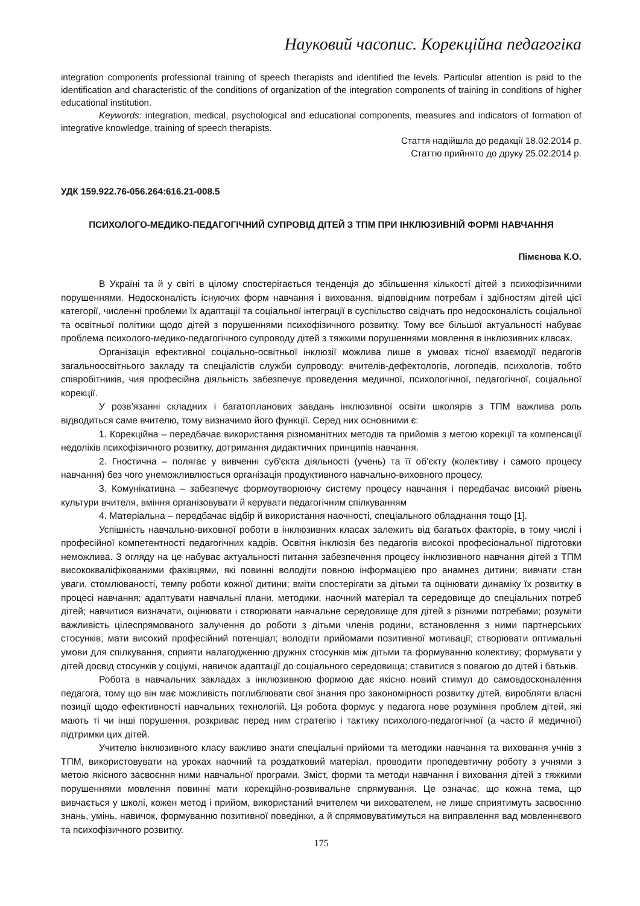Науковий часопис. Корекційна педагогіка
integration components professional training of speech therapists and identified the levels. Particular attention is paid to the identification and characteristic of the conditions of organization of the integration components of training in conditions of higher educational institution.
Keywords: integration, medical, psychological and educational components, measures and indicators of formation of integrative knowledge, training of speech therapists.
Стаття надійшла до редакції 18.02.2014 р.
Статтю прийнято до друку 25.02.2014 р.
УДК 159.922.76-056.264:616.21-008.5
ПСИХОЛОГО-МЕДИКО-ПЕДАГОГІЧНИЙ СУПРОВІД ДІТЕЙ З ТПМ ПРИ ІНКЛЮЗИВНІЙ ФОРМІ НАВЧАННЯ
Пімєнова К.О.
В Україні та й у світі в цілому спостерігається тенденція до збільшення кількості дітей з психофізичними порушеннями. Недосконалість існуючих форм навчання і виховання, відповідним потребам і здібностям дітей цієї категорії, численні проблеми їх адаптації та соціальної інтеграції в суспільство свідчать про недосконалість соціальної та освітньої політики щодо дітей з порушеннями психофізичного розвитку. Тому все більшої актуальності набуває проблема психолого-медико-педагогічного супроводу дітей з тяжкими порушеннями мовлення в інклюзивних класах.
Організація ефективної соціально-освітньої інклюзії можлива лише в умовах тісної взаємодії педагогів загальноосвітнього закладу та спеціалістів служби супроводу: вчителів-дефектологів, логопедів, психологів, тобто співробітників, чия професійна діяльність забезпечує проведення медичної, психологічної, педагогічної, соціальної корекції.
У розв'язанні складних і багатопланових завдань інклюзивної освіти школярів з ТПМ важлива роль відводиться саме вчителю, тому визначимо його функції. Серед них основними є:
1. Корекційна – передбачає використання різноманітних методів та прийомів з метою корекції та компенсації недоліків психофізичного розвитку, дотримання дидактичних принципів навчання.
2. Гностична – полягає у вивченні суб'єкта діяльності (учень) та її об'єкту (колективу і самого процесу навчання) без чого унеможливлюється організація продуктивного навчально-виховного процесу.
3. Комунікативна – забезпечує формоутворюючу систему процесу навчання і передбачає високий рівень культури вчителя, вміння організовувати й керувати педагогічним спілкуванням
4. Матеріальна – передбачає відбір й використання наочності, спеціального обладнання тощо [1].
Успішність навчально-виховної роботи в інклюзивних класах залежить від багатьох факторів, в тому числі і професійної компетентності педагогічних кадрів. Освітня інклюзія без педагогів високої професіональної підготовки неможлива. З огляду на це набуває актуальності питання забезпечення процесу інклюзивного навчання дітей з ТПМ висококваліфікованими фахівцями, які повинні володіти повною інформацією про анамнез дитини; вивчати стан уваги, стомлюваності, темпу роботи кожної дитини; вміти спостерігати за дітьми та оцінювати динаміку їх розвитку в процесі навчання; адаптувати навчальні плани, методики, наочний матеріал та середовище до спеціальних потреб дітей; навчитися визначати, оцінювати і створювати навчальне середовище для дітей з різними потребами; розуміти важливість цілеспрямованого залучення до роботи з дітьми членів родини, встановлення з ними партнерських стосунків; мати високий професійний потенціал; володіти прийомами позитивної мотивації; створювати оптимальні умови для спілкування, сприяти налагодженню дружніх стосунків між дітьми та формуванню колективу; формувати у дітей досвід стосунків у соціумі, навичок адаптації до соціального середовища; ставитися з повагою до дітей і батьків.
Робота в навчальних закладах з інклюзивною формою дає якісно новий стимул до самовдосконалення педагога, тому що він має можливість поглиблювати свої знання про закономірності розвитку дітей, виробляти власні позиції щодо ефективності навчальних технологій. Ця робота формує у педагога нове розуміння проблем дітей, які мають ті чи інші порушення, розкриває перед ним стратегію і тактику психолого-педагогічної (а часто й медичної) підтримки цих дітей.
Учителю інклюзивного класу важливо знати спеціальні прийоми та методики навчання та виховання учнів з ТПМ, використовувати на уроках наочний та роздатковий матеріал, проводити пропедевтичну роботу з учнями з метою якісного засвоєння ними навчальної програми. Зміст, форми та методи навчання і виховання дітей з тяжкими порушеннями мовлення повинні мати корекційно-розвивальне спрямування. Це означає, що кожна тема, що вивчається у школі, кожен метод і прийом, використаний вчителем чи вихователем, не лише сприятимуть засвоєнню знань, умінь, навичок, формуванню позитивної поведінки, а й спрямовуватимуться на виправлення вад мовленнєвого та психофізичного розвитку.
175